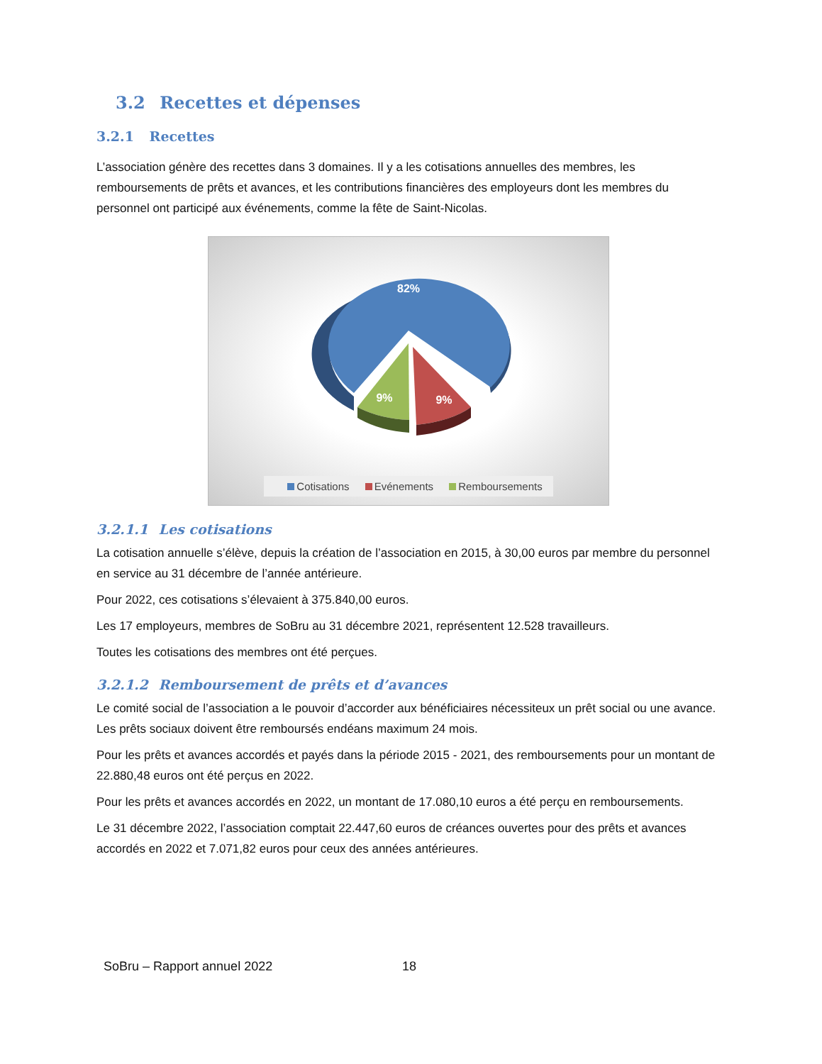3.2 Recettes et dépenses
3.2.1 Recettes
L’association génère des recettes dans 3 domaines. Il y a les cotisations annuelles des membres, les remboursements de prêts et avances, et les contributions financières des employeurs dont les membres du personnel ont participé aux événements, comme la fête de Saint-Nicolas.
82%
9%
9%
Cotisations Evénements Remboursements
3.2.1.1 Les cotisations
La cotisation annuelle s’élève, depuis la création de l’association en 2015, à 30,00 euros par membre du personnel en service au 31 décembre de l’année antérieure.
Pour 2022, ces cotisations s’élevaient à 375.840,00 euros.
Les 17 employeurs, membres de SoBru au 31 décembre 2021, représentent 12.528 travailleurs.
Toutes les cotisations des membres ont été perçues.
3.2.1.2 Remboursement de prêts et d’avances
Le comité social de l’association a le pouvoir d’accorder aux bénéficiaires nécessiteux un prêt social ou une avance. Les prêts sociaux doivent être remboursés endéans maximum 24 mois.
Pour les prêts et avances accordés et payés dans la période 2015 - 2021, des remboursements pour un montant de 22.880,48 euros ont été perçus en 2022.
Pour les prêts et avances accordés en 2022, un montant de 17.080,10 euros a été perçu en remboursements.
Le 31 décembre 2022, l’association comptait 22.447,60 euros de créances ouvertes pour des prêts et avances accordés en 2022 et 7.071,82 euros pour ceux des années antérieures.
SoBru – Rapport annuel 2022 18